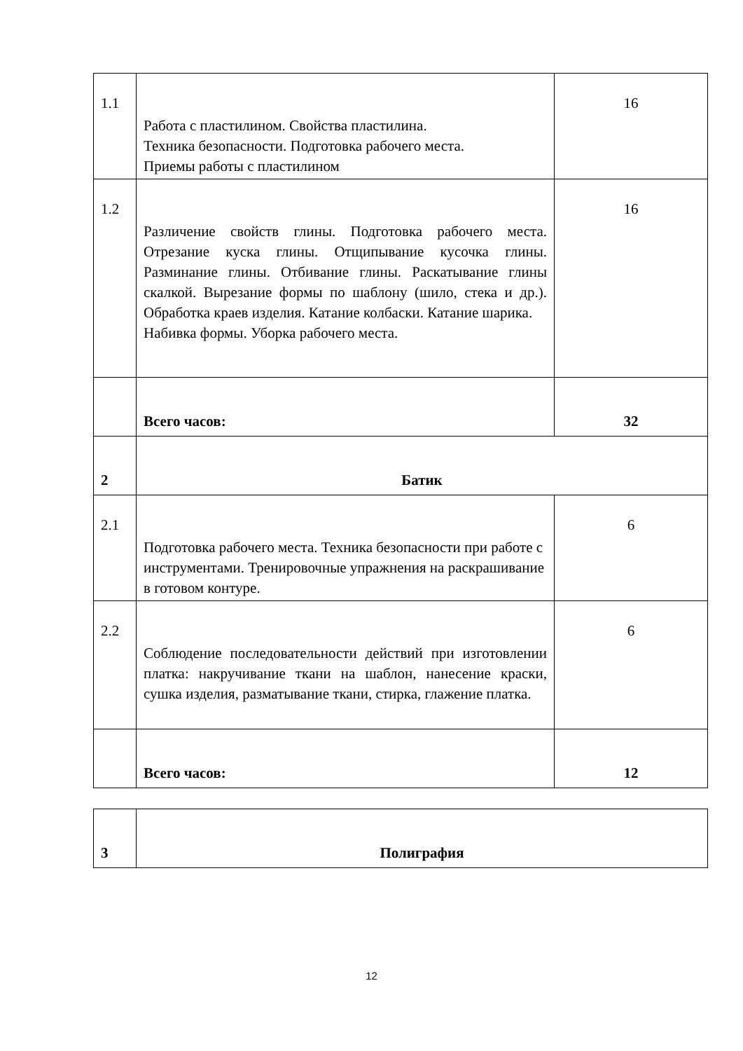| 1.1 | Работа с пластилином. Свойства пластилина. Техника безопасности. Подготовка рабочего места. Приемы работы с пластилином | 16 |
| 1.2 | Различение свойств глины. Подготовка рабочего места. Отрезание куска глины. Отщипывание кусочка глины. Разминание глины. Отбивание глины. Раскатывание глины скалкой. Вырезание формы по шаблону (шило, стека и др.). Обработка краев изделия. Катание колбаски. Катание шарика. Набивка формы. Уборка рабочего места. | 16 |
| | Всего часов: | 32 |
| 2 | Батик | |
| 2.1 | Подготовка рабочего места. Техника безопасности при работе с инструментами. Тренировочные упражнения на раскрашивание в готовом контуре. | 6 |
| 2.2 | Соблюдение последовательности действий при изготовлении платка: накручивание ткани на шаблон, нанесение краски, сушка изделия, разматывание ткани, стирка, глажение платка. | 6 |
| | Всего часов: | 12 |
| 3 | Полиграфия |
12